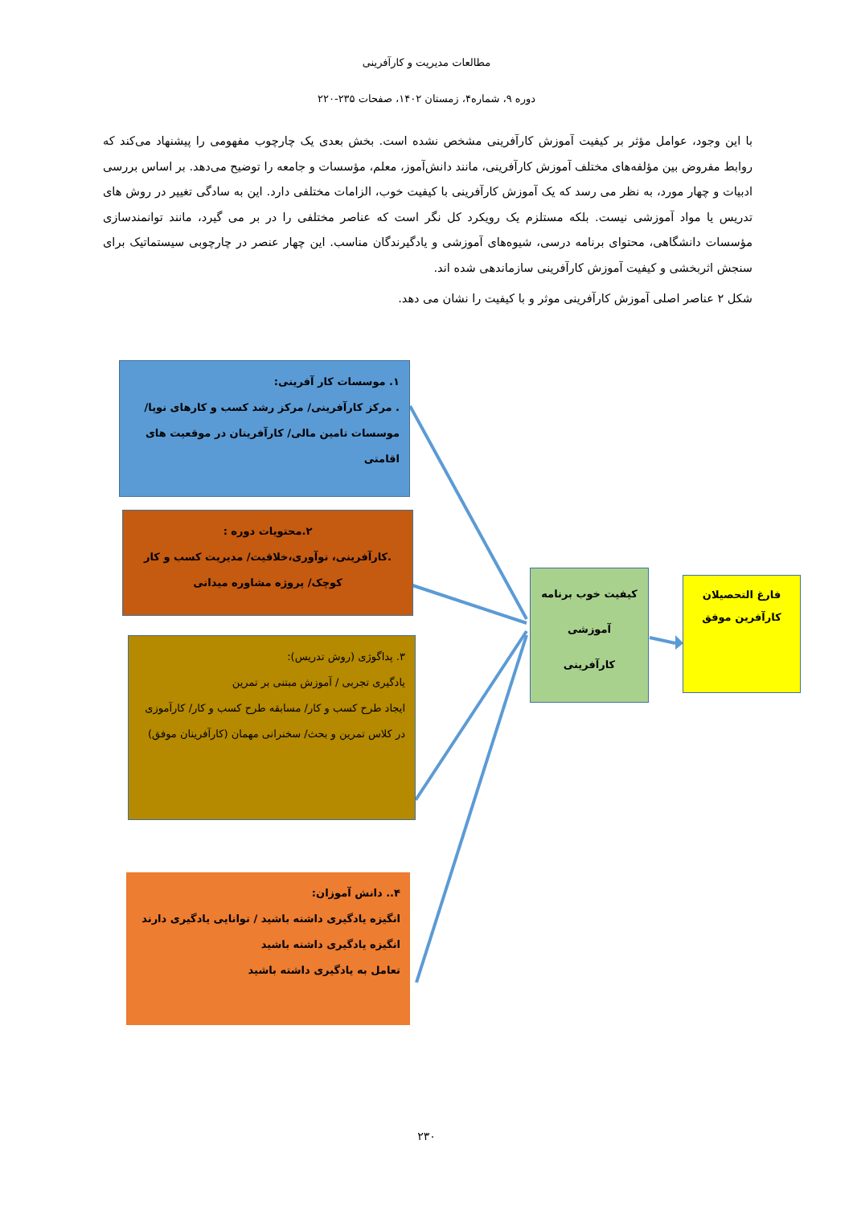مطالعات مدیریت و کارآفرینی
دوره ۹، شماره۴، زمستان ۱۴۰۲، صفحات ۲۳۵-۲۲۰
با این وجود، عوامل مؤثر بر کیفیت آموزش کارآفرینی مشخص نشده است. بخش بعدی یک چارچوب مفهومی را پیشنهاد می‌کند که روابط مفروض بین مؤلفه‌های مختلف آموزش کارآفرینی، مانند دانش‌آموز، معلم، مؤسسات و جامعه را توضیح می‌دهد. بر اساس بررسی ادبیات و چهار مورد، به نظر می رسد که یک آموزش کارآفرینی با کیفیت خوب، الزامات مختلفی دارد. این به سادگی تغییر در روش های تدریس یا مواد آموزشی نیست. بلکه مستلزم یک رویکرد کل نگر است که عناصر مختلفی را در بر می گیرد، مانند توانمندسازی مؤسسات دانشگاهی، محتوای برنامه درسی، شیوه‌های آموزشی و یادگیرندگان مناسب. این چهار عنصر در چارچوبی سیستماتیک برای سنجش اثربخشی و کیفیت آموزش کارآفرینی سازماندهی شده اند.
شکل ۲ عناصر اصلی آموزش کارآفرینی موثر و با کیفیت را نشان می دهد.
۱. موسسات کار آفرینی:
. مرکز کارآفرینی/ مرکز رشد کسب و کارهای نوپا/ موسسات تامین مالی/ کارآفرینان در موقعیت های اقامتی
۲.محتویات دوره :
.کارآفرینی، نوآوری،خلاقیت/ مدیریت کسب و کار کوچک/ پروژه مشاوره میدانی
۳. پداگوژی (روش تدریس):
یادگیری تجربی / آموزش مبتنی بر تمرین
ایجاد طرح کسب و کار/ مسابقه طرح کسب و کار/ کارآموزی در کلاس تمرین و بحث/ سخنرانی مهمان (کارآفرینان موفق)
۴.. دانش آموزان:
انگیزه یادگیری داشته باشید / توانایی یادگیری دارند
انگیزه یادگیری داشته باشید
تعامل به یادگیری داشته باشید
کیفیت خوب برنامه آموزشی کارآفرینی
فارغ التحصیلان کارآفرین موفق
۲۳۰